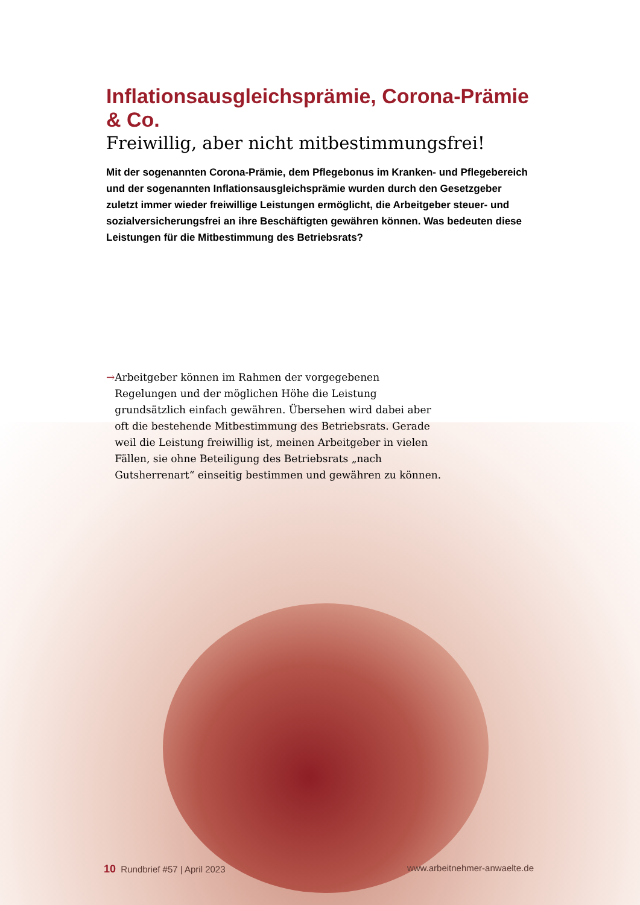Inflationsausgleichsprämie, Corona-Prämie & Co.
Freiwillig, aber nicht mitbestimmungsfrei!
Mit der sogenannten Corona-Prämie, dem Pflegebonus im Kranken- und Pflegebereich und der sogenannten Inflationsausgleichsprämie wurden durch den Gesetzgeber zuletzt immer wieder freiwillige Leistungen ermöglicht, die Arbeitgeber steuer- und sozialversicherungsfrei an ihre Beschäftigten gewähren können. Was bedeuten diese Leistungen für die Mitbestimmung des Betriebsrats?
→ Arbeitgeber können im Rahmen der vorgegebenen Regelungen und der möglichen Höhe die Leistung grundsätzlich einfach gewähren. Übersehen wird dabei aber oft die bestehende Mitbestimmung des Betriebsrats. Gerade weil die Leistung freiwillig ist, meinen Arbeitgeber in vielen Fällen, sie ohne Beteiligung des Betriebsrats „nach Gutsherrenart“ einseitig bestimmen und gewähren zu können.
10 Rundbrief #57 | April 2023 www.arbeitnehmer-anwaelte.de